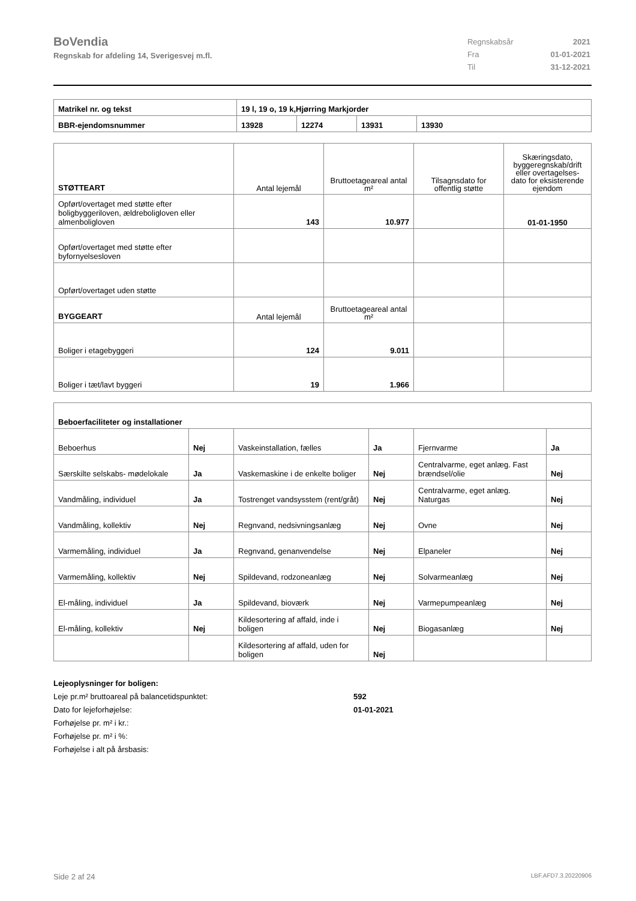BoVendia
Regnskab for afdeling 14, Sverigesvej m.fl.
| Regnskabsår | 2021 |
| Fra | 01-01-2021 |
| Til | 31-12-2021 |
| Matrikel nr. og tekst | 19 l, 19 o, 19 k,Hjørring Markjorder | | | |
| BBR-ejendomsnummer | 13928 | 12274 | 13931 | 13930 |
| STØTTEART | Antal lejemål | Bruttoetageareal antal m² | Tilsagnsdato for offentlig støtte | Skæringsdato, byggeregnskab/drift eller overtagelses-dato for eksisterende ejendom |
| --- | --- | --- | --- | --- |
| Opført/overtaget med støtte efter boligbyggeriloven, ældreboligloven eller almenboligloven | 143 | 10.977 | | 01-01-1950 |
| Opført/overtaget med støtte efter byfornyelsesloven | | | | |
| Opført/overtaget uden støtte | | | | |
| BYGGEART | Antal lejemål | Bruttoetageareal antal m² | | |
| Boliger i etagebyggeri | 124 | 9.011 | | |
| Boliger i tæt/lavt byggeri | 19 | 1.966 | | |
| Beboerfaciliteter og installationer | | | | | |
| Beboerhus | Nej | Vaskeinstallation, fælles | Ja | Fjernvarme | Ja |
| Særskilte selskabs- mødelokale | Ja | Vaskemaskine i de enkelte boliger | Nej | Centralvarme, eget anlæg. Fast brændsel/olie | Nej |
| Vandmåling, individuel | Ja | Tostrenget vandsysstem (rent/gråt) | Nej | Centralvarme, eget anlæg. Naturgas | Nej |
| Vandmåling, kollektiv | Nej | Regnvand, nedsivningsanlæg | Nej | Ovne | Nej |
| Varmemåling, individuel | Ja | Regnvand, genanvendelse | Nej | Elpaneler | Nej |
| Varmemåling, kollektiv | Nej | Spildevand, rodzoneanlæg | Nej | Solvarmeanlæg | Nej |
| El-måling, individuel | Ja | Spildevand, bioværk | Nej | Varmepumpeanlæg | Nej |
| El-måling, kollektiv | Nej | Kildesortering af affald, inde i boligen | Nej | Biogasanlæg | Nej |
| | | Kildesortering af affald, uden for boligen | Nej | | |
Lejeoplysninger for boligen:
Leje pr.m² bruttoareal på balancetidspunktet: 592
Dato for lejeforhøjelse: 01-01-2021
Forhøjelse pr. m² i kr.:
Forhøjelse pr. m² i %:
Forhøjelse i alt på årsbasis:
Side 2 af 24 LBF.AFD7.3.20220906